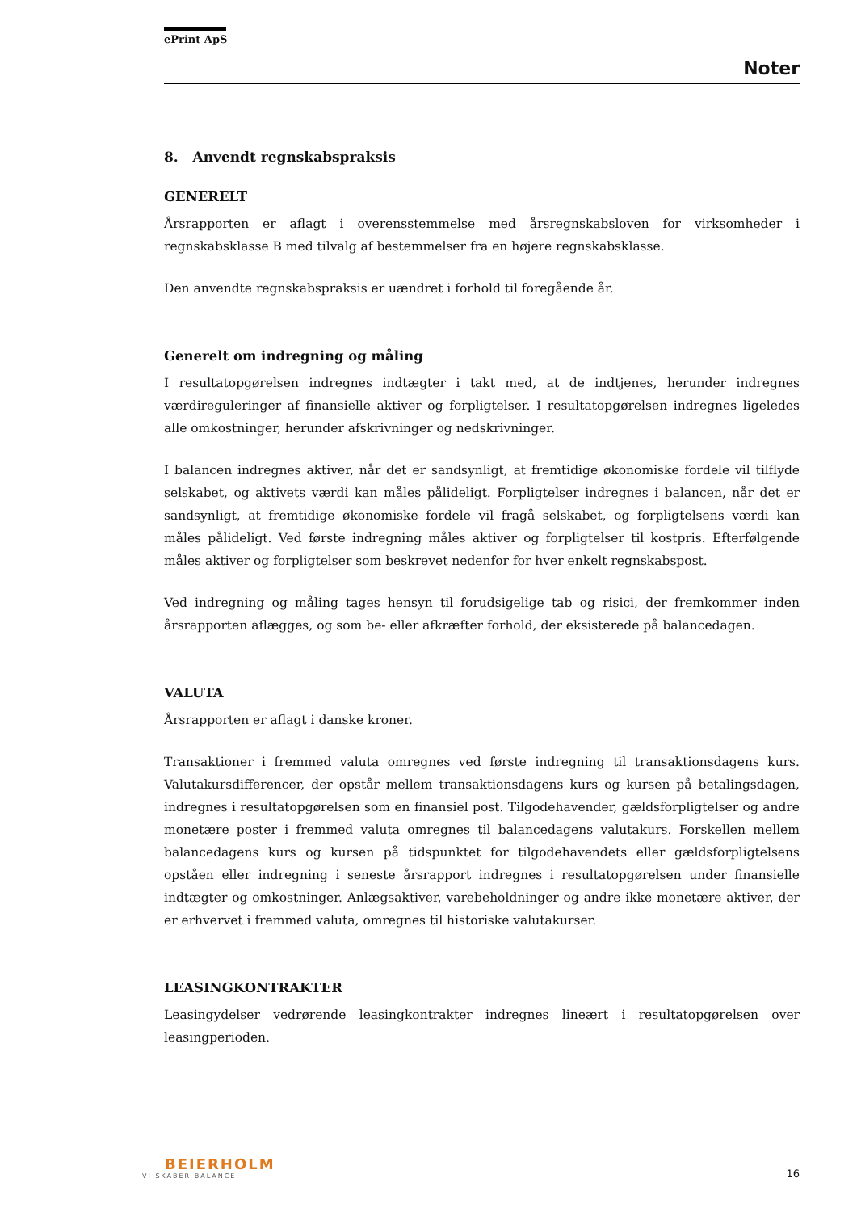ePrint ApS
Noter
8. Anvendt regnskabspraksis
GENERELT
Årsrapporten er aflagt i overensstemmelse med årsregnskabsloven for virksomheder i regnskabsklasse B med tilvalg af bestemmelser fra en højere regnskabsklasse.
Den anvendte regnskabspraksis er uændret i forhold til foregående år.
Generelt om indregning og måling
I resultatopgørelsen indregnes indtægter i takt med, at de indtjenes, herunder indregnes værdireguleringer af finansielle aktiver og forpligtelser. I resultatopgørelsen indregnes ligeledes alle omkostninger, herunder afskrivninger og nedskrivninger.
I balancen indregnes aktiver, når det er sandsynligt, at fremtidige økonomiske fordele vil tilflyde selskabet, og aktivets værdi kan måles pålideligt. Forpligtelser indregnes i balancen, når det er sandsynligt, at fremtidige økonomiske fordele vil fragå selskabet, og forpligtelsens værdi kan måles pålideligt. Ved første indregning måles aktiver og forpligtelser til kostpris. Efterfølgende måles aktiver og forpligtelser som beskrevet nedenfor for hver enkelt regnskabspost.
Ved indregning og måling tages hensyn til forudsigelige tab og risici, der fremkommer inden årsrapporten aflægges, og som be- eller afkræfter forhold, der eksisterede på balancedagen.
VALUTA
Årsrapporten er aflagt i danske kroner.
Transaktioner i fremmed valuta omregnes ved første indregning til transaktionsdagens kurs. Valutakursdifferencer, der opstår mellem transaktionsdagens kurs og kursen på betalingsdagen, indregnes i resultatopgørelsen som en finansiel post. Tilgodehavender, gældsforpligtelser og andre monetære poster i fremmed valuta omregnes til balancedagens valutakurs. Forskellen mellem balancedagens kurs og kursen på tidspunktet for tilgodehavendets eller gældsforpligtelsens opståen eller indregning i seneste årsrapport indregnes i resultatopgørelsen under finansielle indtægter og omkostninger. Anlægsaktiver, varebeholdninger og andre ikke monetære aktiver, der er erhvervet i fremmed valuta, omregnes til historiske valutakurser.
LEASINGKONTRAKTER
Leasingydelser vedrørende leasingkontrakter indregnes lineært i resultatopgørelsen over leasingperioden.
BEIERHOLM
VI SKABER BALANCE
16